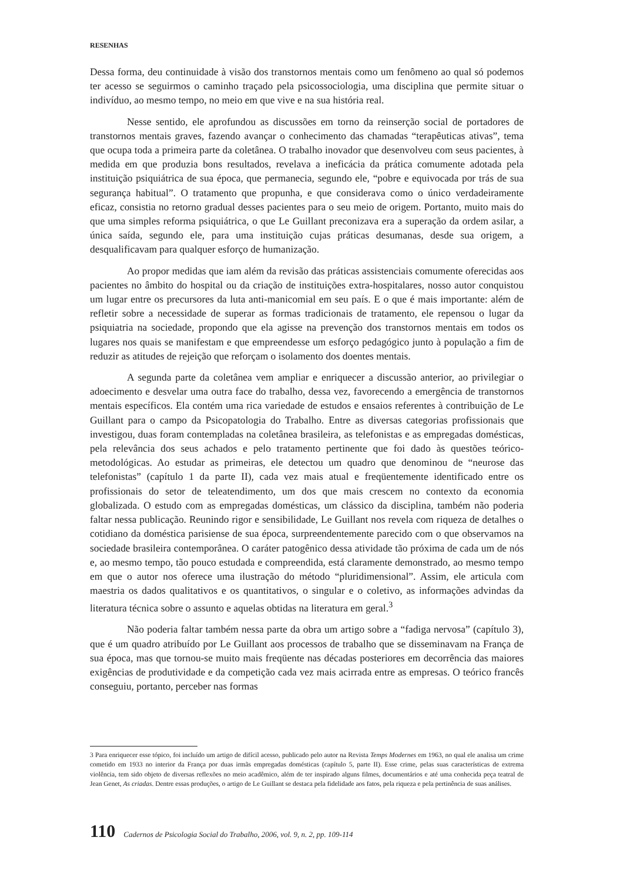RESENHAS
Dessa forma, deu continuidade à visão dos transtornos mentais como um fenômeno ao qual só podemos ter acesso se seguirmos o caminho traçado pela psicossociologia, uma disciplina que permite situar o indivíduo, ao mesmo tempo, no meio em que vive e na sua história real.
Nesse sentido, ele aprofundou as discussões em torno da reinserção social de portadores de transtornos mentais graves, fazendo avançar o conhecimento das chamadas “terapêuticas ativas”, tema que ocupa toda a primeira parte da coletânea. O trabalho inovador que desenvolveu com seus pacientes, à medida em que produzia bons resultados, revelava a ineficácia da prática comumente adotada pela instituição psiquiátrica de sua época, que permanecia, segundo ele, “pobre e equivocada por trás de sua segurança habitual”. O tratamento que propunha, e que considerava como o único verdadeiramente eficaz, consistia no retorno gradual desses pacientes para o seu meio de origem. Portanto, muito mais do que uma simples reforma psiquiátrica, o que Le Guillant preconizava era a superação da ordem asilar, a única saída, segundo ele, para uma instituição cujas práticas desumanas, desde sua origem, a desqualificavam para qualquer esforço de humanização.
Ao propor medidas que iam além da revisão das práticas assistenciais comumente oferecidas aos pacientes no âmbito do hospital ou da criação de instituições extra-hospitalares, nosso autor conquistou um lugar entre os precursores da luta anti-manicomial em seu país. E o que é mais importante: além de refletir sobre a necessidade de superar as formas tradicionais de tratamento, ele repensou o lugar da psiquiatria na sociedade, propondo que ela agisse na prevenção dos transtornos mentais em todos os lugares nos quais se manifestam e que empreendesse um esforço pedagógico junto à população a fim de reduzir as atitudes de rejeição que reforçam o isolamento dos doentes mentais.
A segunda parte da coletânea vem ampliar e enriquecer a discussão anterior, ao privilegiar o adoecimento e desvelar uma outra face do trabalho, dessa vez, favorecendo a emergência de transtornos mentais específicos. Ela contém uma rica variedade de estudos e ensaios referentes à contribuição de Le Guillant para o campo da Psicopatologia do Trabalho. Entre as diversas categorias profissionais que investigou, duas foram contempladas na coletânea brasileira, as telefonistas e as empregadas domésticas, pela relevância dos seus achados e pelo tratamento pertinente que foi dado às questões teórico-metodológicas. Ao estudar as primeiras, ele detectou um quadro que denominou de “neurose das telefonistas” (capítulo 1 da parte II), cada vez mais atual e freqüentemente identificado entre os profissionais do setor de teleatendimento, um dos que mais crescem no contexto da economia globalizada. O estudo com as empregadas domésticas, um clássico da disciplina, também não poderia faltar nessa publicação. Reunindo rigor e sensibilidade, Le Guillant nos revela com riqueza de detalhes o cotidiano da doméstica parisiense de sua época, surpreendentemente parecido com o que observamos na sociedade brasileira contemporânea. O caráter patogênico dessa atividade tão próxima de cada um de nós e, ao mesmo tempo, tão pouco estudada e compreendida, está claramente demonstrado, ao mesmo tempo em que o autor nos oferece uma ilustração do método “pluridimensional”. Assim, ele articula com maestria os dados qualitativos e os quantitativos, o singular e o coletivo, as informações advindas da literatura técnica sobre o assunto e aquelas obtidas na literatura em geral.<sup>3</sup>
Não poderia faltar também nessa parte da obra um artigo sobre a “fadiga nervosa” (capítulo 3), que é um quadro atribuído por Le Guillant aos processos de trabalho que se disseminavam na França de sua época, mas que tornou-se muito mais freqüente nas décadas posteriores em decorrência das maiores exigências de produtividade e da competição cada vez mais acirrada entre as empresas. O teórico francês conseguiu, portanto, perceber nas formas
3 Para enriquecer esse tópico, foi incluído um artigo de difícil acesso, publicado pelo autor na Revista Temps Modernes em 1963, no qual ele analisa um crime cometido em 1933 no interior da França por duas irmãs empregadas domésticas (capítulo 5, parte II). Esse crime, pelas suas características de extrema violência, tem sido objeto de diversas reflexões no meio acadêmico, além de ter inspirado alguns filmes, documentários e até uma conhecida peça teatral de Jean Genet, As criadas. Dentre essas produções, o artigo de Le Guillant se destaca pela fidelidade aos fatos, pela riqueza e pela pertinência de suas análises.
110 Cadernos de Psicologia Social do Trabalho, 2006, vol. 9, n. 2, pp. 109-114